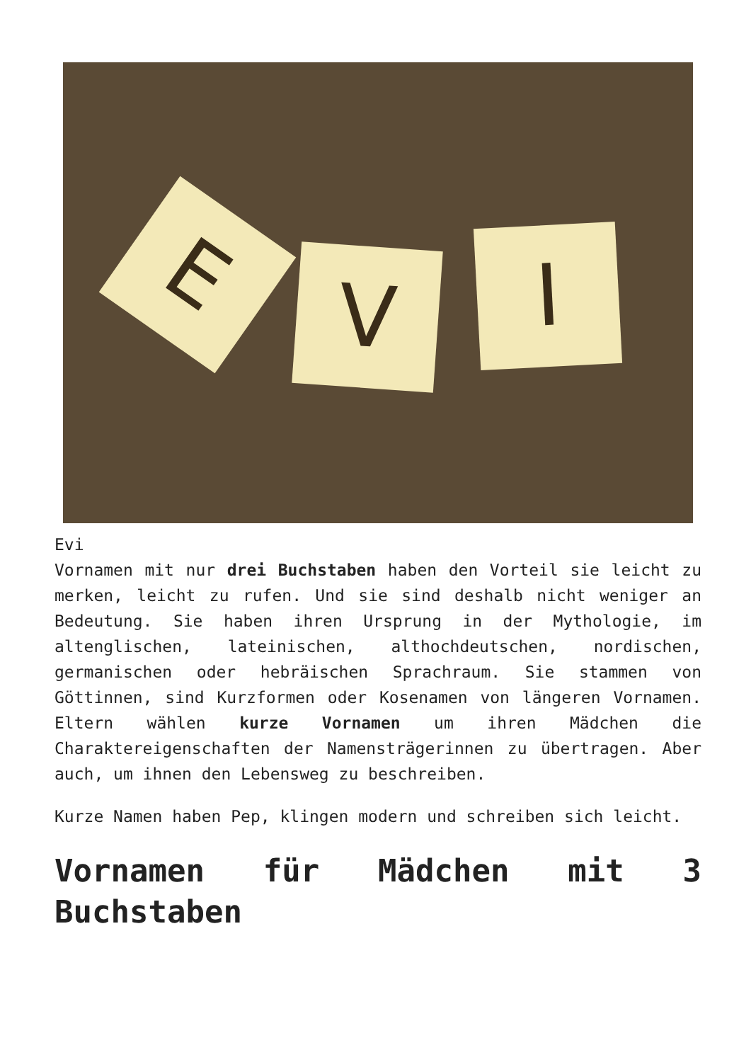E V I
Evi
Vornamen mit nur drei Buchstaben haben den Vorteil sie leicht zu merken, leicht zu rufen. Und sie sind deshalb nicht weniger an Bedeutung. Sie haben ihren Ursprung in der Mythologie, im altenglischen, lateinischen, althochdeutschen, nordischen, germanischen oder hebräischen Sprachraum. Sie stammen von Göttinnen, sind Kurzformen oder Kosenamen von längeren Vornamen. Eltern wählen kurze Vornamen um ihren Mädchen die Charaktereigenschaften der Namensträgerinnen zu übertragen. Aber auch, um ihnen den Lebensweg zu beschreiben.
Kurze Namen haben Pep, klingen modern und schreiben sich leicht.
Vornamen für Mädchen mit 3 Buchstaben